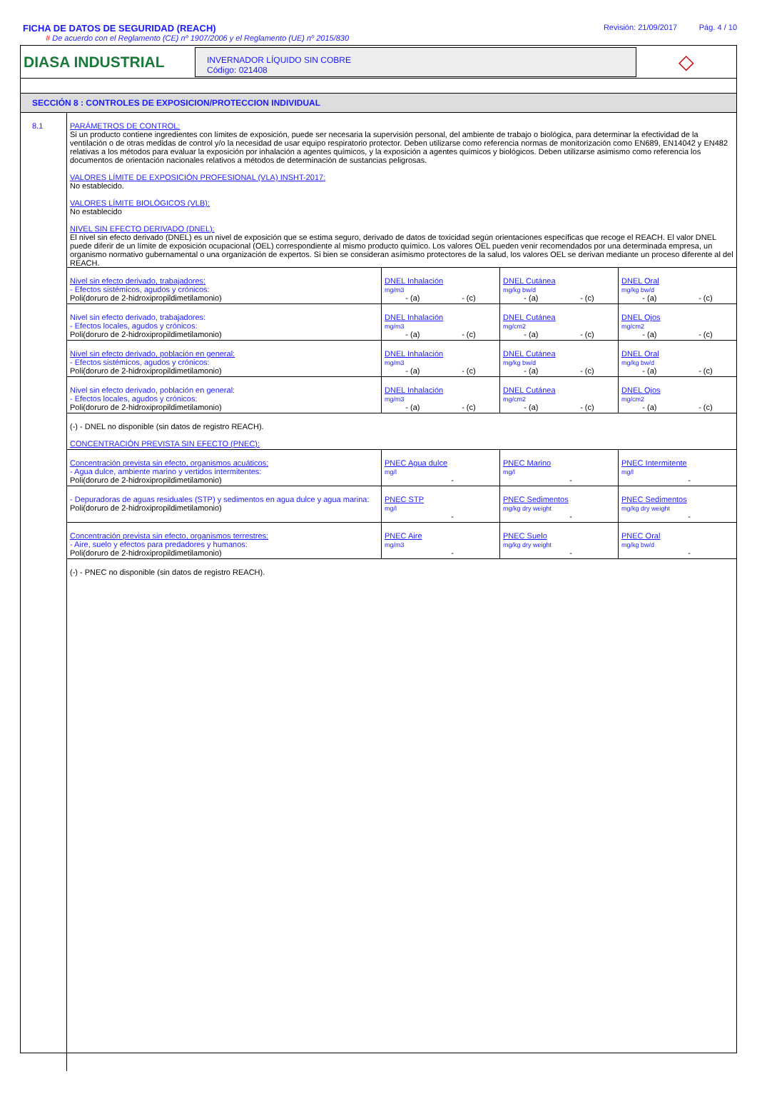FICHA DE DATOS DE SEGURIDAD (REACH)
# De acuerdo con el Reglamento (CE) nº 1907/2006 y el Reglamento (UE) nº 2015/830
Revisión: 21/09/2017 Pág. 4 / 10
DIASA INDUSTRIAL
INVERNADOR LÍQUIDO SIN COBRE
Código: 021408
◇
SECCIÓN 8 : CONTROLES DE EXPOSICION/PROTECCION INDIVIDUAL
8.1 PARÁMETROS DE CONTROL:
Si un producto contiene ingredientes con límites de exposición, puede ser necesaria la supervisión personal, del ambiente de trabajo o biológica, para determinar la efectividad de la ventilación o de otras medidas de control y/o la necesidad de usar equipo respiratorio protector. Deben utilizarse como referencia normas de monitorización como EN689, EN14042 y EN482 relativas a los métodos para evaluar la exposición por inhalación a agentes químicos, y la exposición a agentes químicos y biológicos. Deben utilizarse asimismo como referencia los documentos de orientación nacionales relativos a métodos de determinación de sustancias peligrosas.
VALORES LÍMITE DE EXPOSICIÓN PROFESIONAL (VLA) INSHT-2017:
No establecido.
VALORES LÍMITE BIOLÓGICOS (VLB):
No establecido
NIVEL SIN EFECTO DERIVADO (DNEL):
El nivel sin efecto derivado (DNEL) es un nivel de exposición que se estima seguro, derivado de datos de toxicidad según orientaciones específicas que recoge el REACH. El valor DNEL puede diferir de un límite de exposición ocupacional (OEL) correspondiente al mismo producto químico. Los valores OEL pueden venir recomendados por una determinada empresa, un organismo normativo gubernamental o una organización de expertos. Si bien se consideran asímismo protectores de la salud, los valores OEL se derivan mediante un proceso diferente al del REACH.
| Nivel sin efecto derivado, trabajadores: - Efectos sistémicos, agudos y crónicos: Poli(doruro de 2-hidroxipropildimetilamonio) | DNEL Inhalación mg/m3 - (a) - (c) | DNEL Cutánea mg/kg bw/d - (a) - (c) | DNEL Oral mg/kg bw/d - (a) - (c) |
| Nivel sin efecto derivado, trabajadores: - Efectos locales, agudos y crónicos: Poli(doruro de 2-hidroxipropildimetilamonio) | DNEL Inhalación mg/m3 - (a) - (c) | DNEL Cutánea mg/cm2 - (a) - (c) | DNEL Ojos mg/cm2 - (a) - (c) |
| Nivel sin efecto derivado, población en general: - Efectos sistémicos, agudos y crónicos: Poli(doruro de 2-hidroxipropildimetilamonio) | DNEL Inhalación mg/m3 - (a) - (c) | DNEL Cutánea mg/kg bw/d - (a) - (c) | DNEL Oral mg/kg bw/d - (a) - (c) |
| Nivel sin efecto derivado, población en general: - Efectos locales, agudos y crónicos: Poli(doruro de 2-hidroxipropildimetilamonio) | DNEL Inhalación mg/m3 - (a) - (c) | DNEL Cutánea mg/cm2 - (a) - (c) | DNEL Ojos mg/cm2 - (a) - (c) |
| (-) - DNEL no disponible (sin datos de registro REACH). CONCENTRACIÓN PREVISTA SIN EFECTO (PNEC): | | | |
| Concentración prevista sin efecto, organismos acuáticos: - Agua dulce, ambiente marino y vertidos intermitentes: Poli(doruro de 2-hidroxipropildimetilamonio) | PNEC Agua dulce mg/l - | PNEC Marino mg/l - | PNEC Intermitente mg/l - |
| - Depuradoras de aguas residuales (STP) y sedimentos en agua dulce y agua marina: Poli(doruro de 2-hidroxipropildimetilamonio) | PNEC STP mg/l - | PNEC Sedimentos mg/kg dry weight - | PNEC Sedimentos mg/kg dry weight - |
| Concentración prevista sin efecto, organismos terrestres: - Aire, suelo y efectos para predadores y humanos: Poli(doruro de 2-hidroxipropildimetilamonio) | PNEC Aire mg/m3 - | PNEC Suelo mg/kg dry weight - | PNEC Oral mg/kg bw/d - |
(-) - PNEC no disponible (sin datos de registro REACH).